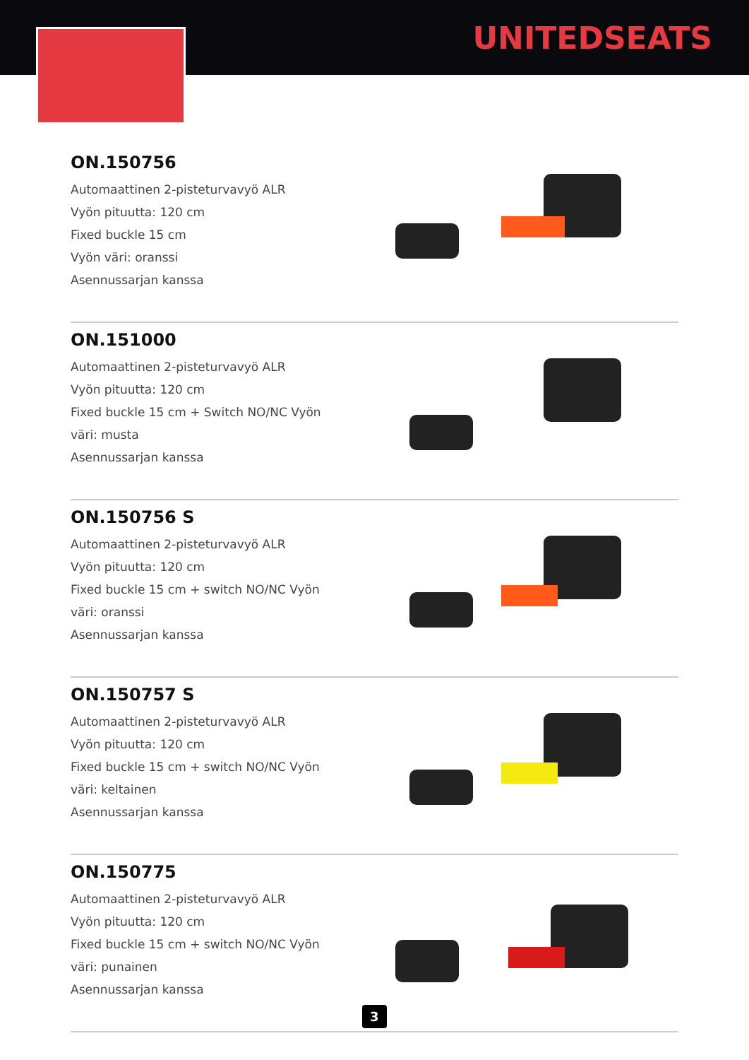UNITEDSEATS
ON.150756
Automaattinen 2-pisteturvavyö ALR
Vyön pituutta: 120 cm
Fixed buckle 15 cm
Vyön väri: oranssi
Asennussarjan kanssa
ON.151000
Automaattinen 2-pisteturvavyö ALR
Vyön pituutta: 120 cm
Fixed buckle 15 cm + Switch NO/NC Vyön väri: musta
Asennussarjan kanssa
ON.150756 S
Automaattinen 2-pisteturvavyö ALR
Vyön pituutta: 120 cm
Fixed buckle 15 cm + switch NO/NC Vyön väri: oranssi
Asennussarjan kanssa
ON.150757 S
Automaattinen 2-pisteturvavyö ALR
Vyön pituutta: 120 cm
Fixed buckle 15 cm + switch NO/NC Vyön väri: keltainen
Asennussarjan kanssa
ON.150775
Automaattinen 2-pisteturvavyö ALR
Vyön pituutta: 120 cm
Fixed buckle 15 cm + switch NO/NC Vyön väri: punainen
Asennussarjan kanssa
3